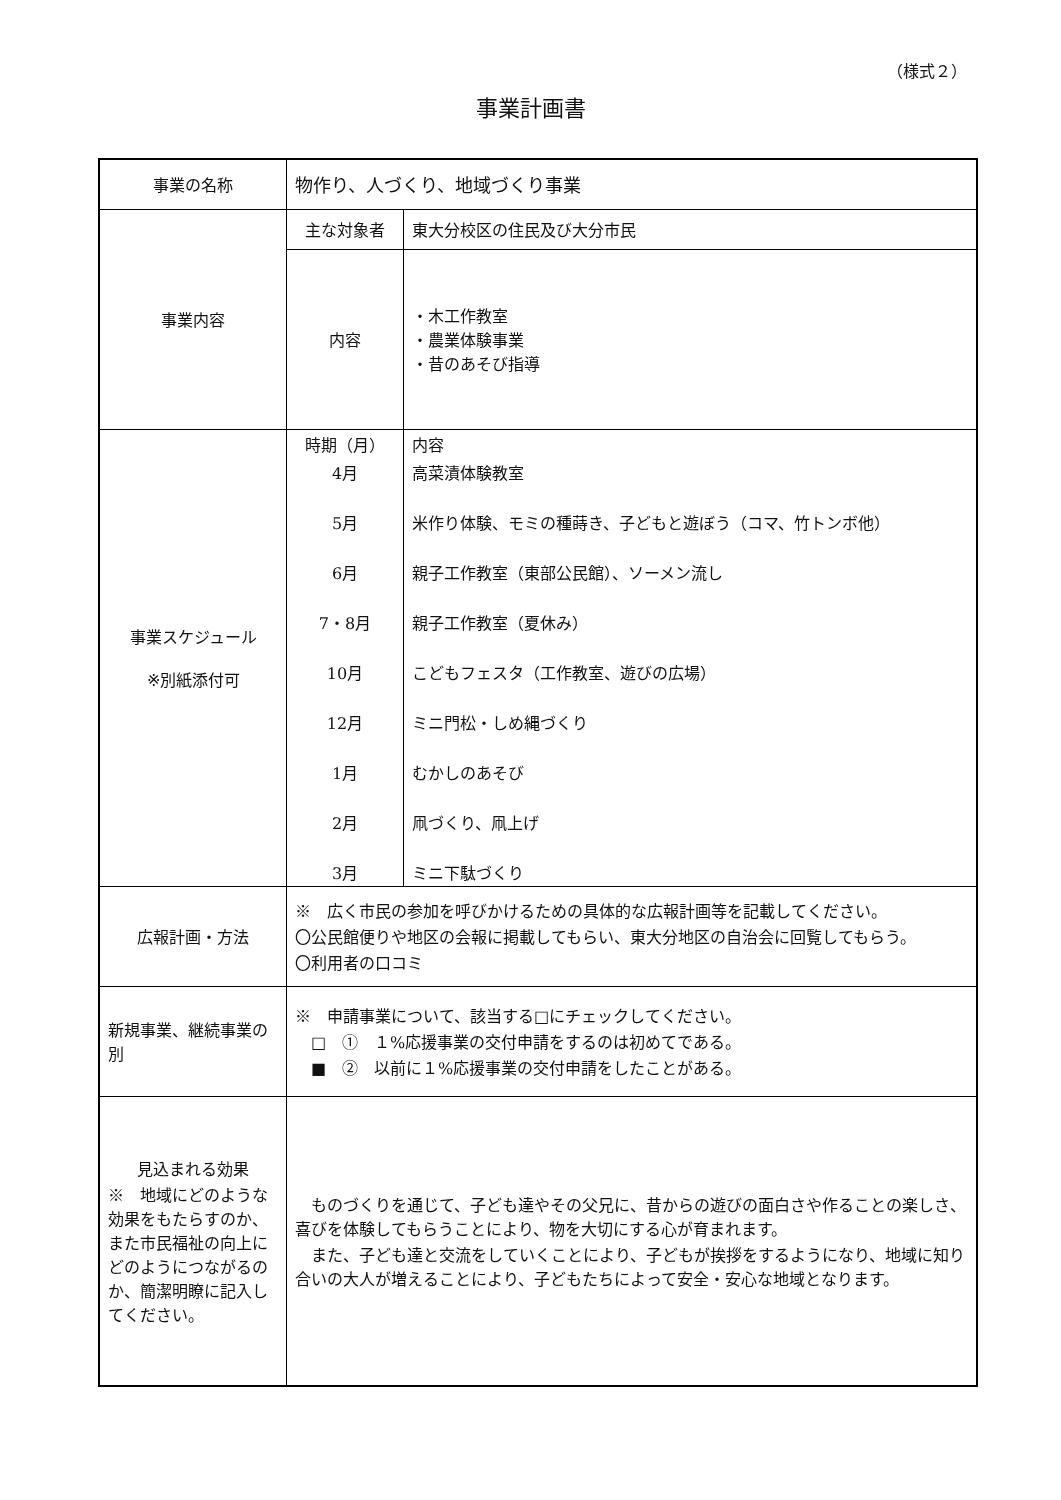（様式２）
事業計画書
| 事業の名称 | 物作り、人づくり、地域づくり事業 | |
| 事業内容 | 主な対象者 | 東大分校区の住民及び大分市民 |
| | 内容 | ・木工作教室 ・農業体験事業 ・昔のあそび指導 |
| 事業スケジュール ※別紙添付可 | / 時期（月） / 内容 / / 4月 / 高菜漬体験教室 / / 5月 / 米作り体験、モミの種蒔き、子どもと遊ぼう（コマ、竹トンボ他） / / 6月 / 親子工作教室（東部公民館）、ソーメン流し / / 7・8月 / 親子工作教室（夏休み） / / 10月 / こどもフェスタ（工作教室、遊びの広場） / / 12月 / ミニ門松・しめ縄づくり / / 1月 / むかしのあそび / / 2月 / 凧づくり、凧上げ / / 3月 / ミニ下駄づくり / | |
| 広報計画・方法 | ※ 広く市民の参加を呼びかけるための具体的な広報計画等を記載してください。 〇公民館便りや地区の会報に掲載してもらい、東大分地区の自治会に回覧してもらう。 〇利用者の口コミ | |
| 新規事業、継続事業の別 | ※ 申請事業について、該当する□にチェックしてください。 □ ① １%応援事業の交付申請をするのは初めてである。 ■ ② 以前に１%応援事業の交付申請をしたことがある。 | |
| 見込まれる効果 ※ 地域にどのような効果をもたらすのか、また市民福祉の向上にどのようにつながるのか、簡潔明瞭に記入してください。 | ものづくりを通じて、子ども達やその父兄に、昔からの遊びの面白さや作ることの楽しさ、喜びを体験してもらうことにより、物を大切にする心が育まれます。 また、子ども達と交流をしていくことにより、子どもが挨拶をするようになり、地域に知り合いの大人が増えることにより、子どもたちによって安全・安心な地域となります。 | |